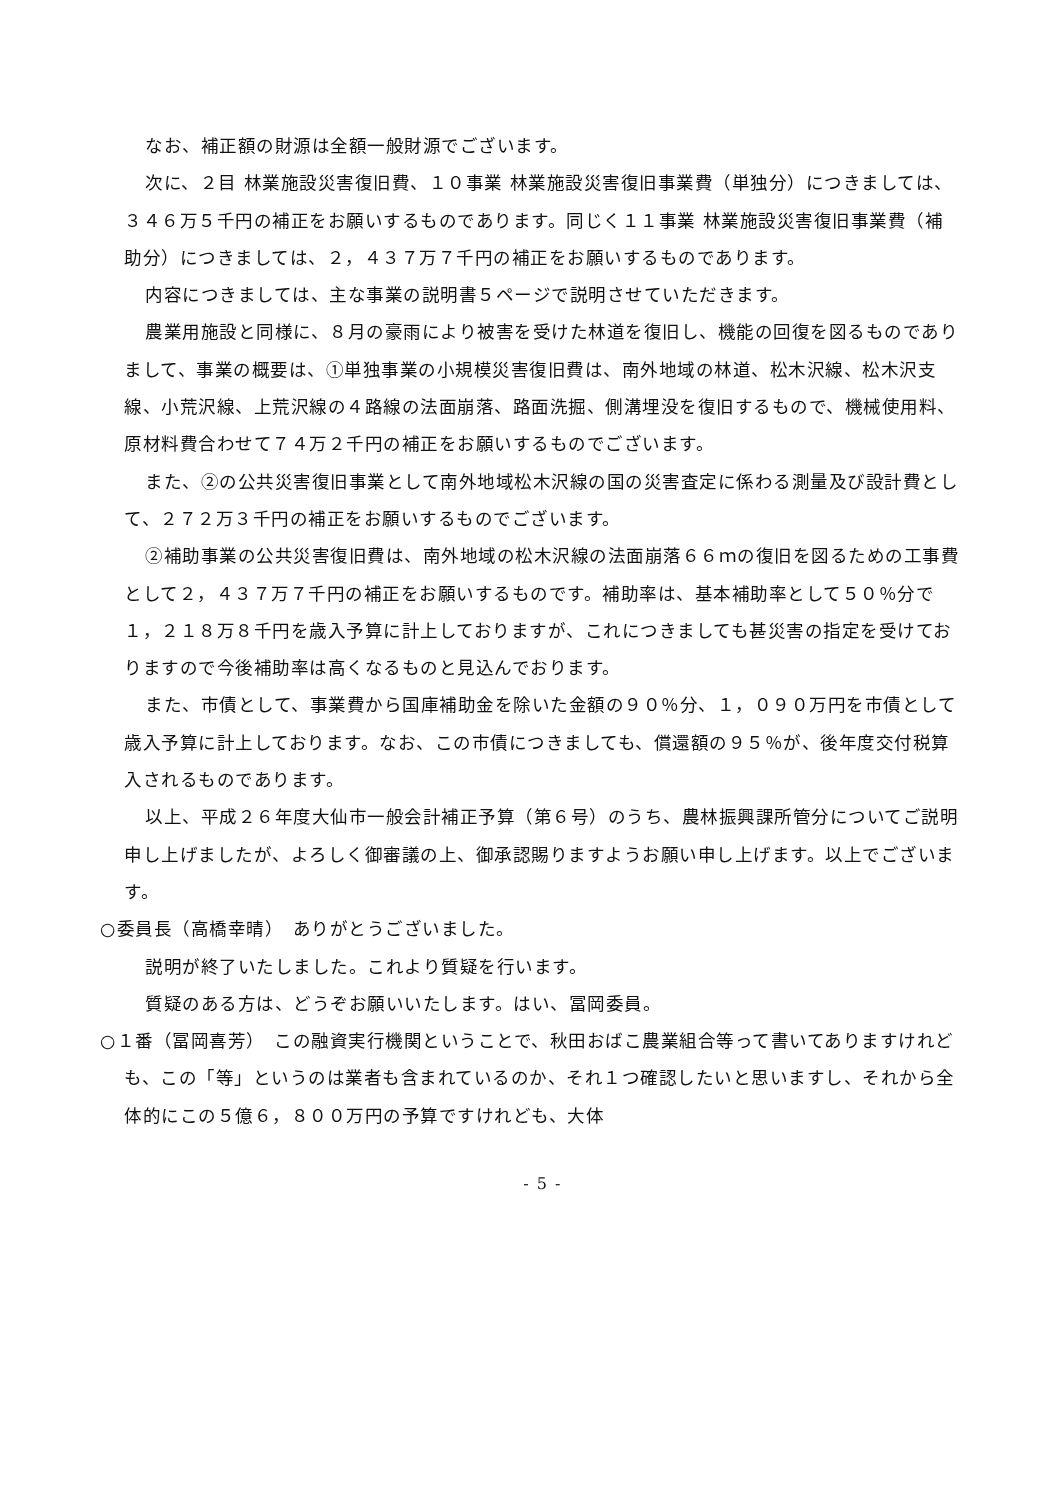なお、補正額の財源は全額一般財源でございます。
次に、２目 林業施設災害復旧費、１０事業 林業施設災害復旧事業費（単独分）につきましては、３４６万５千円の補正をお願いするものであります。同じく１１事業 林業施設災害復旧事業費（補助分）につきましては、２，４３７万７千円の補正をお願いするものであります。
内容につきましては、主な事業の説明書５ページで説明させていただきます。
農業用施設と同様に、８月の豪雨により被害を受けた林道を復旧し、機能の回復を図るものでありまして、事業の概要は、①単独事業の小規模災害復旧費は、南外地域の林道、松木沢線、松木沢支線、小荒沢線、上荒沢線の４路線の法面崩落、路面洗掘、側溝埋没を復旧するもので、機械使用料、原材料費合わせて７４万２千円の補正をお願いするものでございます。
また、②の公共災害復旧事業として南外地域松木沢線の国の災害査定に係わる測量及び設計費として、２７２万３千円の補正をお願いするものでございます。
②補助事業の公共災害復旧費は、南外地域の松木沢線の法面崩落６６ｍの復旧を図るための工事費として２，４３７万７千円の補正をお願いするものです。補助率は、基本補助率として５０％分で１，２１８万８千円を歳入予算に計上しておりますが、これにつきましても甚災害の指定を受けておりますので今後補助率は高くなるものと見込んでおります。
また、市債として、事業費から国庫補助金を除いた金額の９０％分、１，０９０万円を市債として歳入予算に計上しております。なお、この市債につきましても、償還額の９５％が、後年度交付税算入されるものであります。
以上、平成２６年度大仙市一般会計補正予算（第６号）のうち、農林振興課所管分についてご説明申し上げましたが、よろしく御審議の上、御承認賜りますようお願い申し上げます。以上でございます。
○委員長（高橋幸晴）　ありがとうございました。
説明が終了いたしました。これより質疑を行います。
質疑のある方は、どうぞお願いいたします。はい、冨岡委員。
○１番（冨岡喜芳）　この融資実行機関ということで、秋田おばこ農業組合等って書いてありますけれども、この「等」というのは業者も含まれているのか、それ１つ確認したいと思いますし、それから全体的にこの５億６，８００万円の予算ですけれども、大体
- 5 -